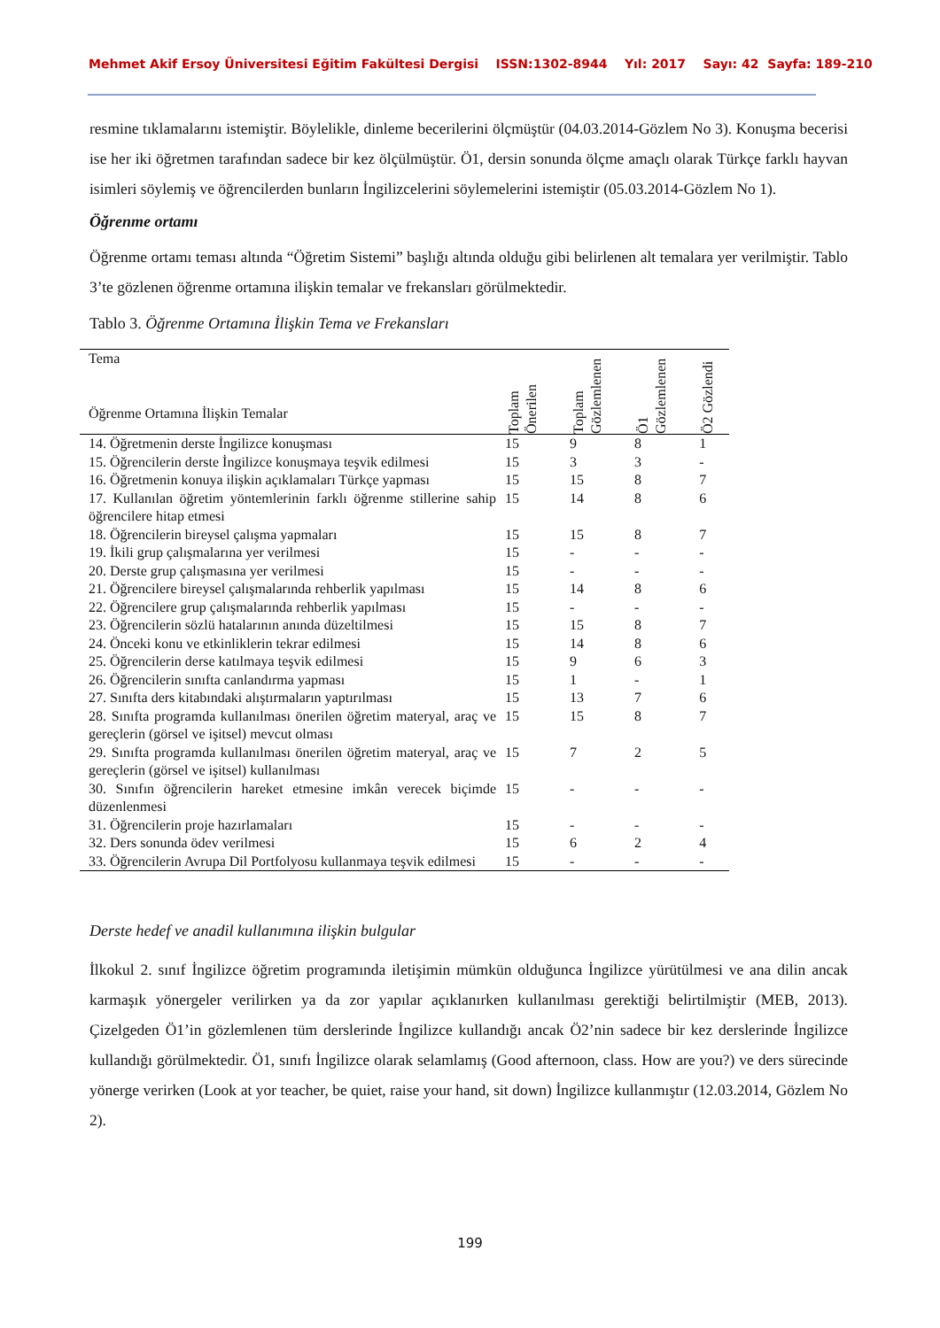Mehmet Akif Ersoy Üniversitesi Eğitim Fakültesi Dergisi ISSN:1302-8944 Yıl: 2017 Sayı: 42 Sayfa: 189-210
resmine tıklamalarını istemiştir. Böylelikle, dinleme becerilerini ölçmüştür (04.03.2014-Gözlem No 3). Konuşma becerisi ise her iki öğretmen tarafından sadece bir kez ölçülmüştür. Ö1, dersin sonunda ölçme amaçlı olarak Türkçe farklı hayvan isimleri söylemiş ve öğrencilerden bunların İngilizcelerini söylemelerini istemiştir (05.03.2014-Gözlem No 1).
Öğrenme ortamı
Öğrenme ortamı teması altında “Öğretim Sistemi” başlığı altında olduğu gibi belirlenen alt temalara yer verilmiştir. Tablo 3’te gözlenen öğrenme ortamına ilişkin temalar ve frekansları görülmektedir.
Tablo 3. Öğrenme Ortamına İlişkin Tema ve Frekansları
| Tema Öğrenme Ortamına İlişkin Temalar | Toplam Önerilen | Toplam Gözlemlenen | Ö1 Gözlemlenen | Ö2 Gözlendi |
| --- | --- | --- | --- | --- |
| 14. Öğretmenin derste İngilizce konuşması | 15 | 9 | 8 | 1 |
| 15. Öğrencilerin derste İngilizce konuşmaya teşvik edilmesi | 15 | 3 | 3 | - |
| 16. Öğretmenin konuya ilişkin açıklamaları Türkçe yapması | 15 | 15 | 8 | 7 |
| 17. Kullanılan öğretim yöntemlerinin farklı öğrenme stillerine sahip öğrencilere hitap etmesi | 15 | 14 | 8 | 6 |
| 18. Öğrencilerin bireysel çalışma yapmaları | 15 | 15 | 8 | 7 |
| 19. İkili grup çalışmalarına yer verilmesi | 15 | - | - | - |
| 20. Derste grup çalışmasına yer verilmesi | 15 | - | - | - |
| 21. Öğrencilere bireysel çalışmalarında rehberlik yapılması | 15 | 14 | 8 | 6 |
| 22. Öğrencilere grup çalışmalarında rehberlik yapılması | 15 | - | - | - |
| 23. Öğrencilerin sözlü hatalarının anında düzeltilmesi | 15 | 15 | 8 | 7 |
| 24. Önceki konu ve etkinliklerin tekrar edilmesi | 15 | 14 | 8 | 6 |
| 25. Öğrencilerin derse katılmaya teşvik edilmesi | 15 | 9 | 6 | 3 |
| 26. Öğrencilerin sınıfta canlandırma yapması | 15 | 1 | - | 1 |
| 27. Sınıfta ders kitabındaki alıştırmaların yaptırılması | 15 | 13 | 7 | 6 |
| 28. Sınıfta programda kullanılması önerilen öğretim materyal, araç ve gereçlerin (görsel ve işitsel) mevcut olması | 15 | 15 | 8 | 7 |
| 29. Sınıfta programda kullanılması önerilen öğretim materyal, araç ve gereçlerin (görsel ve işitsel) kullanılması | 15 | 7 | 2 | 5 |
| 30. Sınıfın öğrencilerin hareket etmesine imkân verecek biçimde düzenlenmesi | 15 | - | - | - |
| 31. Öğrencilerin proje hazırlamaları | 15 | - | - | - |
| 32. Ders sonunda ödev verilmesi | 15 | 6 | 2 | 4 |
| 33. Öğrencilerin Avrupa Dil Portfolyosu kullanmaya teşvik edilmesi | 15 | - | - | - |
Derste hedef ve anadil kullanımına ilişkin bulgular
İlkokul 2. sınıf İngilizce öğretim programında iletişimin mümkün olduğunca İngilizce yürütülmesi ve ana dilin ancak karmaşık yönergeler verilirken ya da zor yapılar açıklanırken kullanılması gerektiği belirtilmiştir (MEB, 2013). Çizelgeden Ö1’in gözlemlenen tüm derslerinde İngilizce kullandığı ancak Ö2’nin sadece bir kez derslerinde İngilizce kullandığı görülmektedir. Ö1, sınıfı İngilizce olarak selamlamış (Good afternoon, class. How are you?) ve ders sürecinde yönerge verirken (Look at yor teacher, be quiet, raise your hand, sit down) İngilizce kullanmıştır (12.03.2014, Gözlem No 2).
199